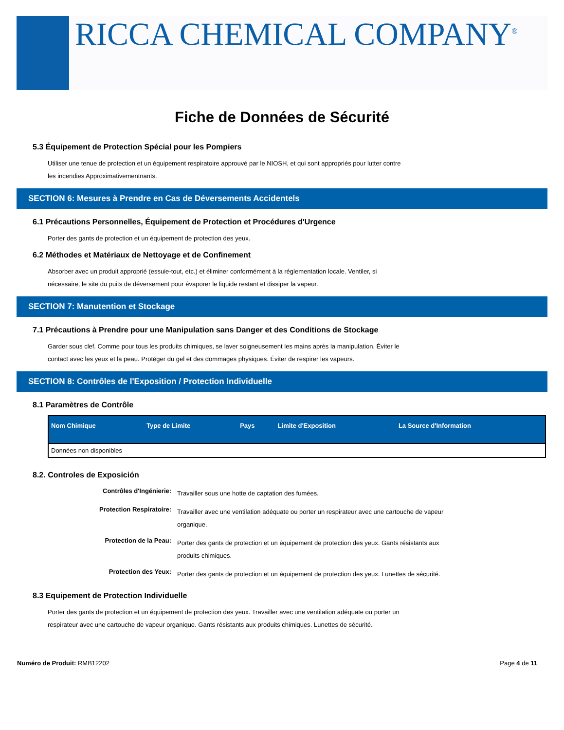RICCA CHEMICAL COMPANY<sup>®</sup>
Fiche de Données de Sécurité
5.3 Équipement de Protection Spécial pour les Pompiers
Utiliser une tenue de protection et un équipement respiratoire approuvé par le NIOSH, et qui sont appropriés pour lutter contre les incendies Approximativementnants.
SECTION 6: Mesures à Prendre en Cas de Déversements Accidentels
6.1 Précautions Personnelles, Équipement de Protection et Procédures d'Urgence
Porter des gants de protection et un équipement de protection des yeux.
6.2 Méthodes et Matériaux de Nettoyage et de Confinement
Absorber avec un produit approprié (essuie-tout, etc.) et éliminer conformément à la réglementation locale. Ventiler, si nécessaire, le site du puits de déversement pour évaporer le liquide restant et dissiper la vapeur.
SECTION 7: Manutention et Stockage
7.1 Précautions à Prendre pour une Manipulation sans Danger et des Conditions de Stockage
Garder sous clef. Comme pour tous les produits chimiques, se laver soigneusement les mains après la manipulation. Éviter le contact avec les yeux et la peau. Protéger du gel et des dommages physiques. Éviter de respirer les vapeurs.
SECTION 8: Contrôles de l'Exposition / Protection Individuelle
8.1 Paramètres de Contrôle
| Nom Chimique | Type de Limite | Pays | Limite d'Exposition | La Source d'Information |
| --- | --- | --- | --- | --- |
| Données non disponibles | | | | |
8.2. Controles de Exposición
| Contrôles d'Ingénierie: | Travailler sous une hotte de captation des fumées. |
| Protection Respiratoire: | Travailler avec une ventilation adéquate ou porter un respirateur avec une cartouche de vapeur organique. |
| Protection de la Peau: | Porter des gants de protection et un équipement de protection des yeux. Gants résistants aux produits chimiques. |
| Protection des Yeux: | Porter des gants de protection et un équipement de protection des yeux. Lunettes de sécurité. |
8.3 Equipement de Protection Individuelle
Porter des gants de protection et un équipement de protection des yeux. Travailler avec une ventilation adéquate ou porter un respirateur avec une cartouche de vapeur organique. Gants résistants aux produits chimiques. Lunettes de sécurité.
Numéro de Produit: RMB12202 Page 4 de 11